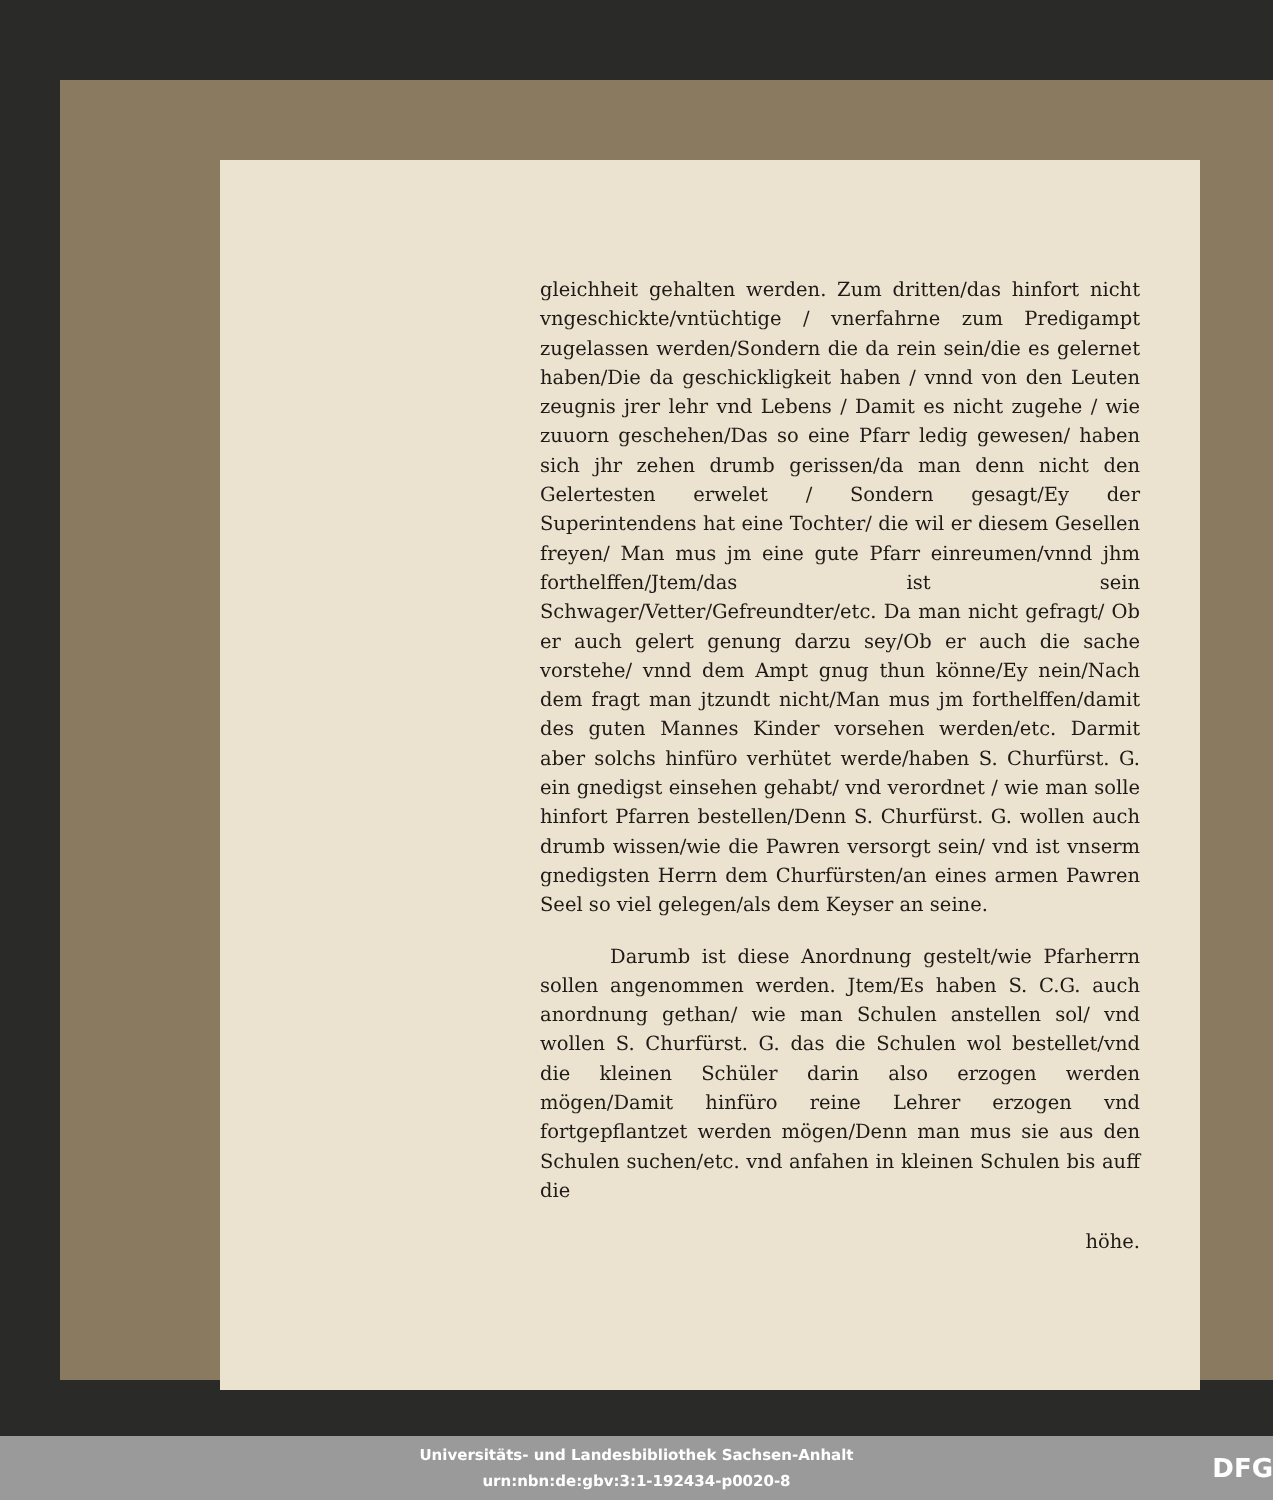gleichheit gehalten werden. Zum dritten/das hinfort nicht vngeschickte/vntüchtige / vnerfahrne zum Predigampt zugelassen werden/Sondern die da rein sein/die es gelernet haben/Die da geschickligkeit haben / vnnd von den Leuten zeugnis jrer lehr vnd Lebens / Damit es nicht zugehe / wie zuuorn geschehen/Das so eine Pfarr ledig gewesen/ haben sich jhr zehen drumb gerissen/da man denn nicht den Gelertesten erwelet / Sondern gesagt/Ey der Superintendens hat eine Tochter/ die wil er diesem Gesellen freyen/ Man mus jm eine gute Pfarr einreumen/vnnd jhm forthelffen/Jtem/das ist sein Schwager/Vetter/Gefreundter/etc. Da man nicht gefragt/ Ob er auch gelert genung darzu sey/Ob er auch die sache vorstehe/ vnnd dem Ampt gnug thun könne/Ey nein/Nach dem fragt man jtzundt nicht/Man mus jm forthelffen/damit des guten Mannes Kinder vorsehen werden/etc. Darmit aber solchs hinfüro verhütet werde/haben S. Churfürst. G. ein gnedigst einsehen gehabt/ vnd verordnet / wie man solle hinfort Pfarren bestellen/Denn S. Churfürst. G. wollen auch drumb wissen/wie die Pawren versorgt sein/ vnd ist vnserm gnedigsten Herrn dem Churfürsten/an eines armen Pawren Seel so viel gelegen/als dem Keyser an seine.
Darumb ist diese Anordnung gestelt/wie Pfarherrn sollen angenommen werden. Jtem/Es haben S. C.G. auch anordnung gethan/ wie man Schulen anstellen sol/ vnd wollen S. Churfürst. G. das die Schulen wol bestellet/vnd die kleinen Schüler darin also erzogen werden mögen/Damit hinfüro reine Lehrer erzogen vnd fortgepflantzet werden mögen/Denn man mus sie aus den Schulen suchen/etc. vnd anfahen in kleinen Schulen bis auff die
höhe.
Universitäts- und Landesbibliothek Sachsen-Anhalt
urn:nbn:de:gbv:3:1-192434-p0020-8
DFG